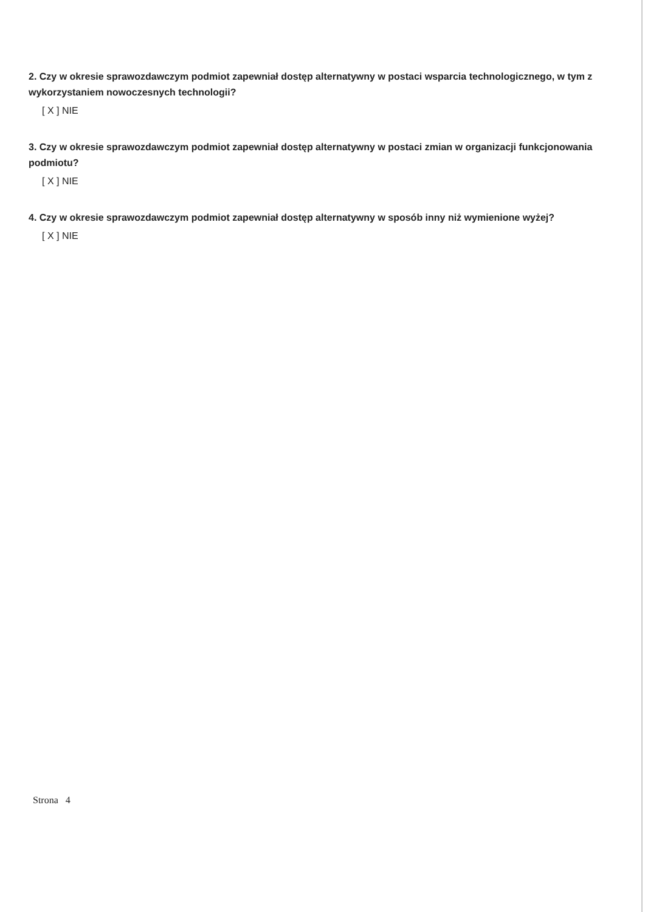2. Czy w okresie sprawozdawczym podmiot zapewniał dostęp alternatywny w postaci wsparcia technologicznego, w tym z wykorzystaniem nowoczesnych technologii?
[ X ] NIE
3. Czy w okresie sprawozdawczym podmiot zapewniał dostęp alternatywny w postaci zmian w organizacji funkcjonowania podmiotu?
[ X ] NIE
4. Czy w okresie sprawozdawczym podmiot zapewniał dostęp alternatywny w sposób inny niż wymienione wyżej?
[ X ] NIE
Strona 4